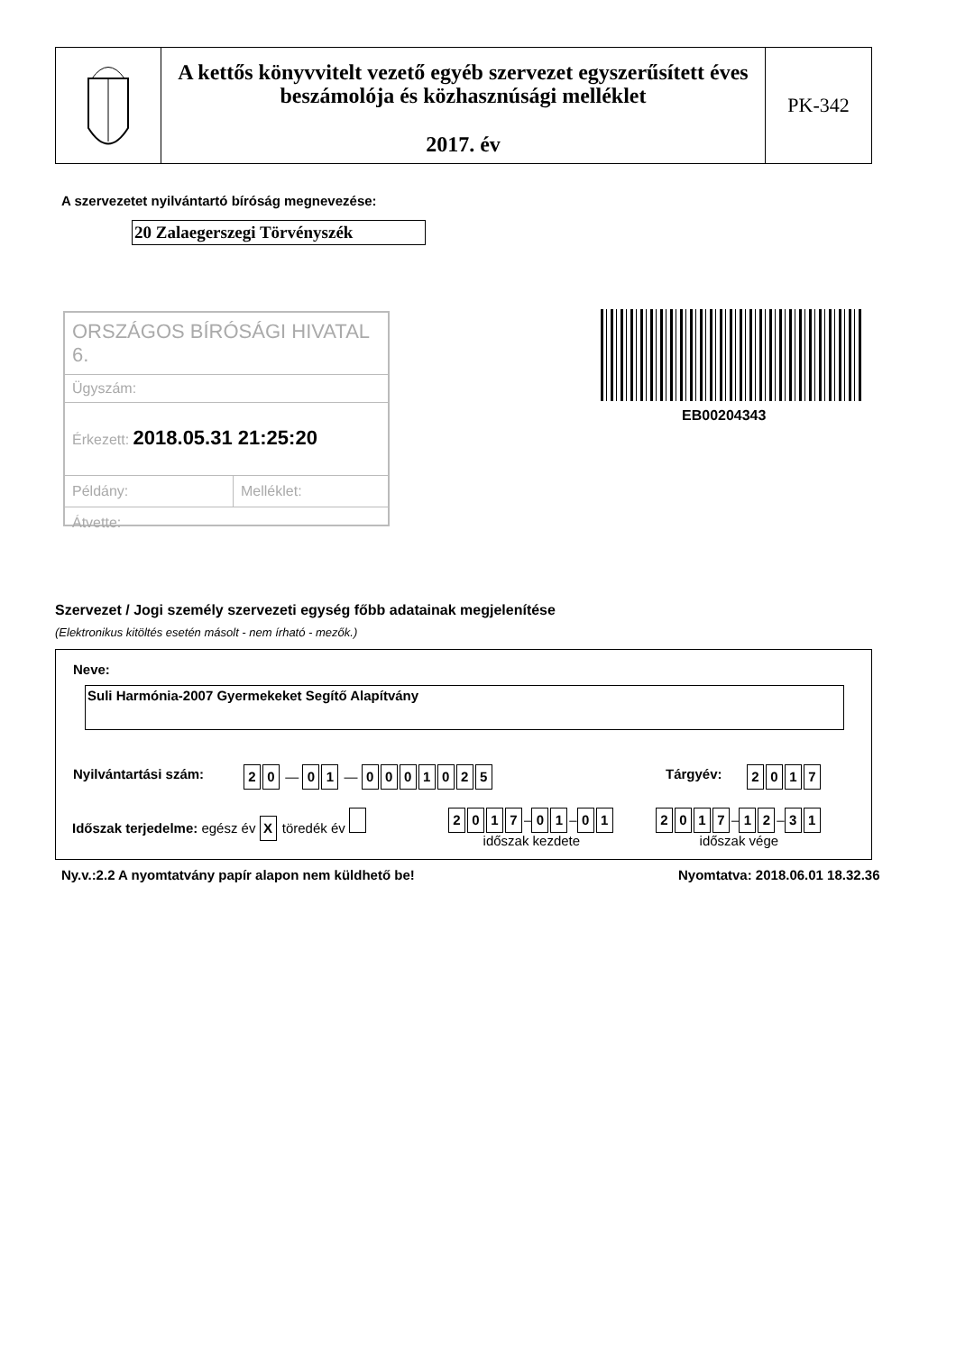A kettős könyvvitelt vezető egyéb szervezet egyszerűsített éves beszámolója és közhasznúsági melléklet
2017. év
PK-342
A szervezetet nyilvántartó bíróság megnevezése:
20 Zalaegerszegi Törvényszék
ORSZÁGOS BÍRÓSÁGI HIVATAL 6.
Ügyszám:
Érkezett: 2018.05.31 21:25:20
Példány: Melléklet:
Átvette:
EB00204343
Szervezet / Jogi személy szervezeti egység főbb adatainak megjelenítése
(Elektronikus kitöltés esetén másolt - nem írható - mezők.)
Neve:
Suli Harmónia-2007 Gyermekeket Segítő Alapítvány
Nyilvántartási szám: 20 — 01 — 0001025 Tárgyév: 2017
Időszak terjedelme: egész év X töredék év
2017 – 01 – 01
időszak kezdete
2017 – 12 – 31
időszak vége
Ny.v.:2.2 A nyomtatvány papír alapon nem küldhető be!
Nyomtatva: 2018.06.01 18.32.36